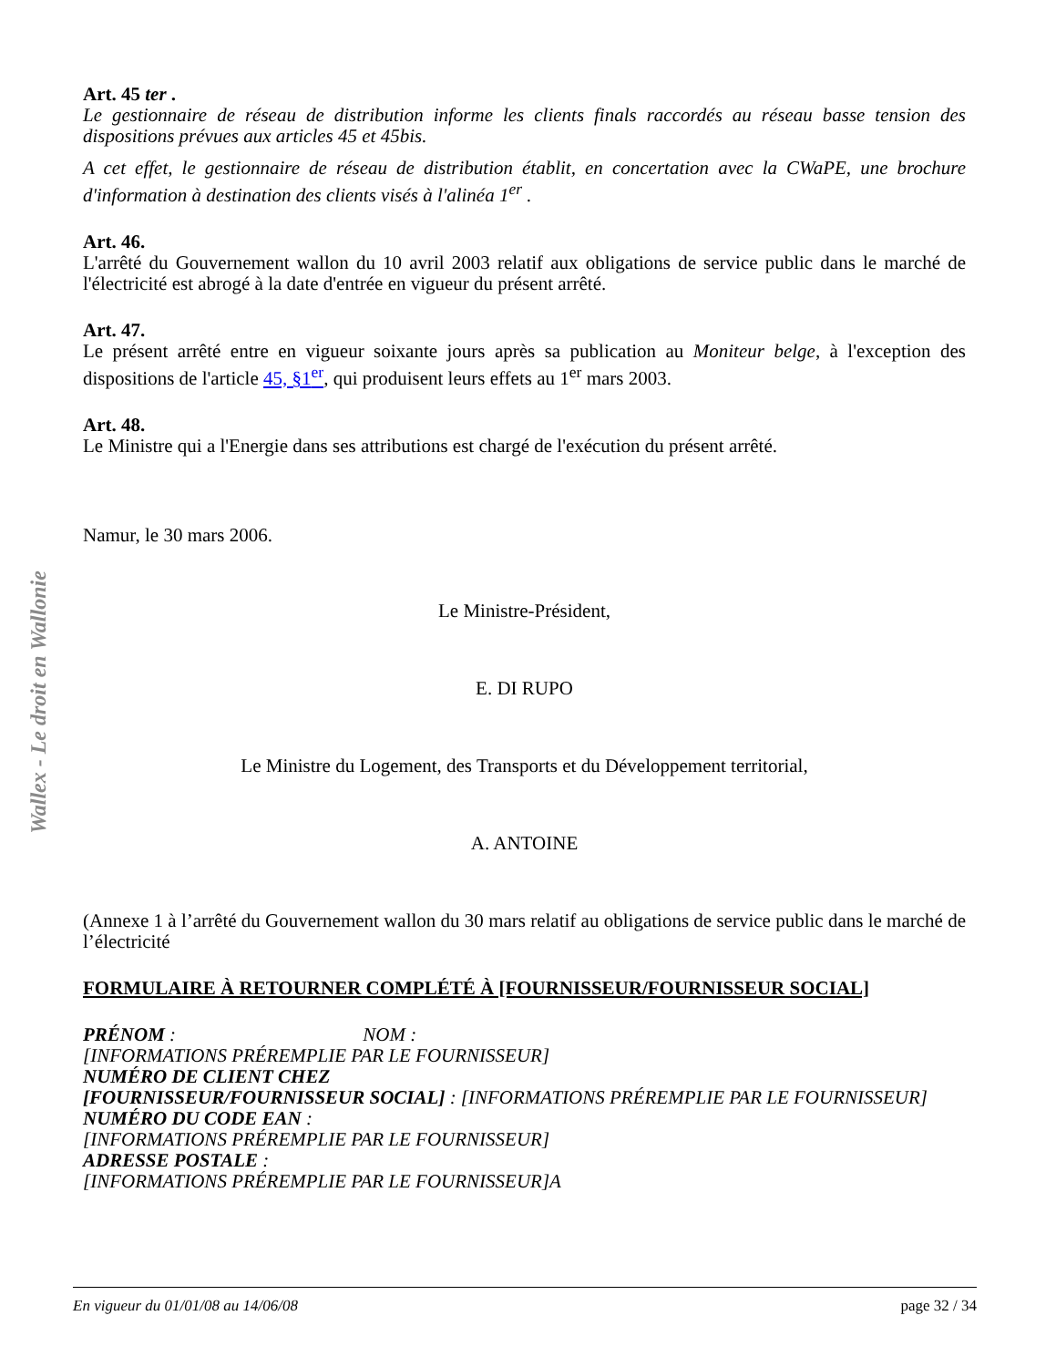Wallex - Le droit en Wallonie
Art. 45 ter .
Le gestionnaire de réseau de distribution informe les clients finals raccordés au réseau basse tension des dispositions prévues aux articles 45 et 45bis.
A cet effet, le gestionnaire de réseau de distribution établit, en concertation avec la CWaPE, une brochure d'information à destination des clients visés à l'alinéa 1<sup>er</sup> .
Art. 46.
L'arrêté du Gouvernement wallon du 10 avril 2003 relatif aux obligations de service public dans le marché de l'électricité est abrogé à la date d'entrée en vigueur du présent arrêté.
Art. 47.
Le présent arrêté entre en vigueur soixante jours après sa publication au Moniteur belge, à l'exception des dispositions de l'article 45, §1<sup>er</sup>, qui produisent leurs effets au 1<sup>er</sup> mars 2003.
Art. 48.
Le Ministre qui a l'Energie dans ses attributions est chargé de l'exécution du présent arrêté.
Namur, le 30 mars 2006.
Le Ministre-Président,
E. DI RUPO
Le Ministre du Logement, des Transports et du Développement territorial,
A. ANTOINE
(Annexe 1 à l’arrêté du Gouvernement wallon du 30 mars relatif au obligations de service public dans le marché de l’électricité
FORMULAIRE À RETOURNER COMPLÉTÉ À [FOURNISSEUR/FOURNISSEUR SOCIAL]
PRÉNOM : NOM :
[INFORMATIONS PRÉREMPLIE PAR LE FOURNISSEUR]
NUMÉRO DE CLIENT CHEZ
[FOURNISSEUR/FOURNISSEUR SOCIAL] : [INFORMATIONS PRÉREMPLIE PAR LE FOURNISSEUR]
NUMÉRO DU CODE EAN :
[INFORMATIONS PRÉREMPLIE PAR LE FOURNISSEUR]
ADRESSE POSTALE :
[INFORMATIONS PRÉREMPLIE PAR LE FOURNISSEUR]A
En vigueur du 01/01/08 au 14/06/08 page 32 / 34